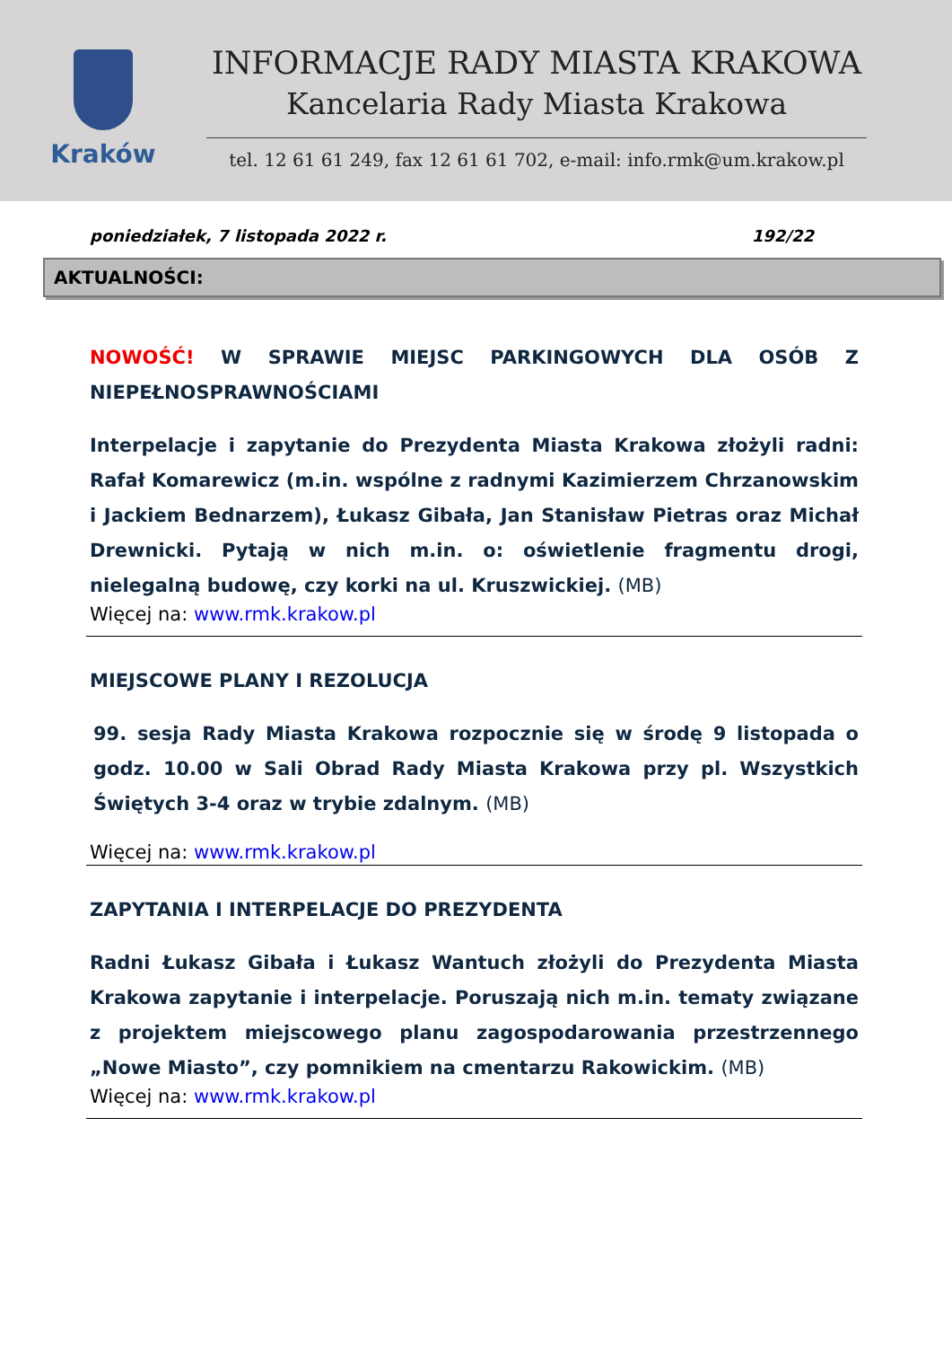Kraków
INFORMACJE RADY MIASTA KRAKOWA
Kancelaria Rady Miasta Krakowa
tel. 12 61 61 249, fax 12 61 61 702, e-mail: info.rmk@um.krakow.pl
poniedziałek, 7 listopada 2022 r. 192/22
AKTUALNOŚCI:
NOWOŚĆ! W SPRAWIE MIEJSC PARKINGOWYCH DLA OSÓB Z NIEPEŁNOSPRAWNOŚCIAMI
Interpelacje i zapytanie do Prezydenta Miasta Krakowa złożyli radni: Rafał Komarewicz (m.in. wspólne z radnymi Kazimierzem Chrzanowskim i Jackiem Bednarzem), Łukasz Gibała, Jan Stanisław Pietras oraz Michał Drewnicki. Pytają w nich m.in. o: oświetlenie fragmentu drogi, nielegalną budowę, czy korki na ul. Kruszwickiej. (MB)
Więcej na: www.rmk.krakow.pl
MIEJSCOWE PLANY I REZOLUCJA
99. sesja Rady Miasta Krakowa rozpocznie się w środę 9 listopada o godz. 10.00 w Sali Obrad Rady Miasta Krakowa przy pl. Wszystkich Świętych 3-4 oraz w trybie zdalnym. (MB)
Więcej na: www.rmk.krakow.pl
ZAPYTANIA I INTERPELACJE DO PREZYDENTA
Radni Łukasz Gibała i Łukasz Wantuch złożyli do Prezydenta Miasta Krakowa zapytanie i interpelacje. Poruszają nich m.in. tematy związane z projektem miejscowego planu zagospodarowania przestrzennego „Nowe Miasto”, czy pomnikiem na cmentarzu Rakowickim. (MB)
Więcej na: www.rmk.krakow.pl